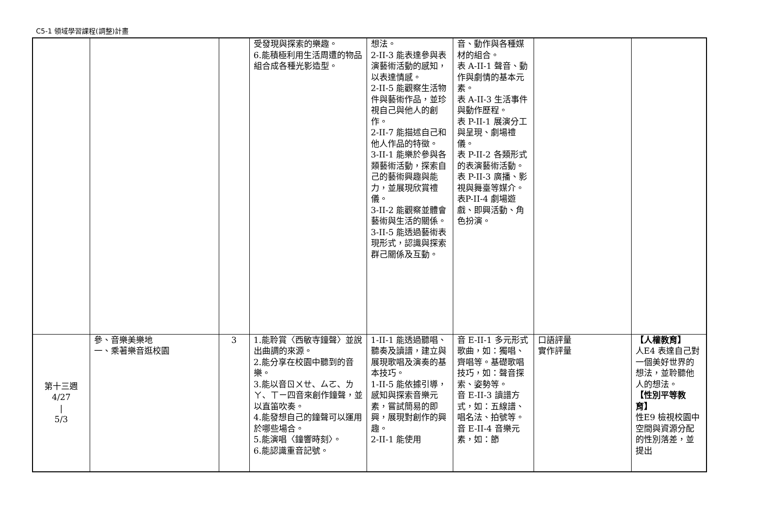C5-1 領域學習課程(調整)計畫
| | | | 受發現與探索的樂趣。 6.能積極利用生活周遭的物品組合成各種光影造型。 | 想法。 2-II-3 能表達參與表演藝術活動的感知，以表達情感。 2-II-5 能觀察生活物件與藝術作品，並珍視自己與他人的創作。 2-II-7 能描述自己和他人作品的特徵。 3-II-1 能樂於參與各類藝術活動，探索自己的藝術興趣與能力，並展現欣賞禮儀。 3-II-2 能觀察並體會藝術與生活的關係。 3-II-5 能透過藝術表現形式，認識與探索群己關係及互動。 | 音、動作與各種媒材的組合。 表 A-II-1 聲音、動作與劇情的基本元素。 表 A-II-3 生活事件與動作歷程。 表 P-II-1 展演分工與呈現、劇場禮儀。 表 P-II-2 各類形式的表演藝術活動。 表 P-II-3 廣播、影視與舞臺等媒介。 表P-II-4 劇場遊戲、即興活動、角色扮演。 | | |
| 第十三週 4/27 / 5/3 | 參、音樂美樂地 一、乘著樂音逛校園 | 3 | 1.能聆賞〈西敏寺鐘聲〉並說出曲調的來源。 2.能分享在校園中聽到的音樂。 3.能以音ㄖㄨㄝ、ㄙㄛ、ㄌㄚ、ㄒㄧ四音來創作鐘聲，並以直笛吹奏。 4.能發想自己的鐘聲可以運用於哪些場合。 5.能演唱〈鐘響時刻〉。 6.能認識重音記號。 | 1-II-1 能透過聽唱、聽奏及讀譜，建立與展現歌唱及演奏的基本技巧。 1-II-5 能依據引導，感知與探索音樂元素，嘗試簡易的即興，展現對創作的興趣。 2-II-1 能使用 | 音 E-II-1 多元形式歌曲，如：獨唱、齊唱等。基礎歌唱技巧，如：聲音探索、姿勢等。 音 E-II-3 讀譜方式，如：五線譜、唱名法、拍號等。 音 E-II-4 音樂元素，如：節 | 口語評量 實作評量 | 【人權教育】 人E4 表達自己對一個美好世界的想法，並聆聽他人的想法。 【性別平等教育】 性E9 檢視校園中空間與資源分配的性別落差，並提出 |